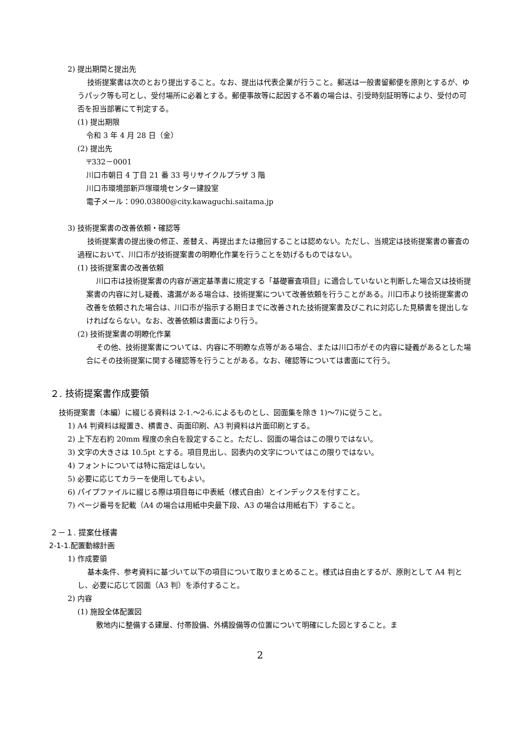2) 提出期間と提出先
技術提案書は次のとおり提出すること。なお、提出は代表企業が行うこと。郵送は一般書留郵便を原則とするが、ゆうパック等も可とし、受付場所に必着とする。郵便事故等に起因する不着の場合は、引受時刻証明等により、受付の可否を担当部署にて判定する。
(1) 提出期限
令和 3 年 4 月 28 日（金）
(2) 提出先
〒332－0001
川口市朝日 4 丁目 21 番 33 号リサイクルプラザ 3 階
川口市環境部新戸塚環境センター建設室
電子メール：090.03800@city.kawaguchi.saitama.jp
3) 技術提案書の改善依頼・確認等
技術提案書の提出後の修正、差替え、再提出または撤回することは認めない。ただし、当規定は技術提案書の審査の過程において、川口市が技術提案書の明瞭化作業を行うことを妨げるものではない。
(1) 技術提案書の改善依頼
川口市は技術提案書の内容が選定基準書に規定する「基礎審査項目」に適合していないと判断した場合又は技術提案書の内容に対し疑義、遺漏がある場合は、技術提案について改善依頼を行うことがある。川口市より技術提案書の改善を依頼された場合は、川口市が指示する期日までに改善された技術提案書及びこれに対応した見積書を提出しなければならない。なお、改善依頼は書面により行う。
(2) 技術提案書の明瞭化作業
その他、技術提案書については、内容に不明瞭な点等がある場合、または川口市がその内容に疑義があるとした場合にその技術提案に関する確認等を行うことがある。なお、確認等については書面にて行う。
２. 技術提案書作成要領
技術提案書（本編）に綴じる資料は 2-1.～2-6.によるものとし、図面集を除き 1)～7)に従うこと。
1) A4 判資料は縦置き、横書き、両面印刷、A3 判資料は片面印刷とする。
2) 上下左右約 20mm 程度の余白を設定すること。ただし、図面の場合はこの限りではない。
3) 文字の大きさは 10.5pt とする。項目見出し、図表内の文字についてはこの限りではない。
4) フォントについては特に指定はしない。
5) 必要に応じてカラーを使用してもよい。
6) パイプファイルに綴じる際は項目毎に中表紙（様式自由）とインデックスを付すこと。
7) ページ番号を記載（A4 の場合は用紙中央最下段、A3 の場合は用紙右下）すること。
２－１. 提案仕様書
2-1-1.配置動線計画
1) 作成要領
基本条件、参考資料に基づいて以下の項目について取りまとめること。様式は自由とするが、原則として A4 判とし、必要に応じて図面（A3 判）を添付すること。
2) 内容
(1) 施設全体配置図
敷地内に整備する建屋、付帯設備、外構設備等の位置について明確にした図とすること。ま
2